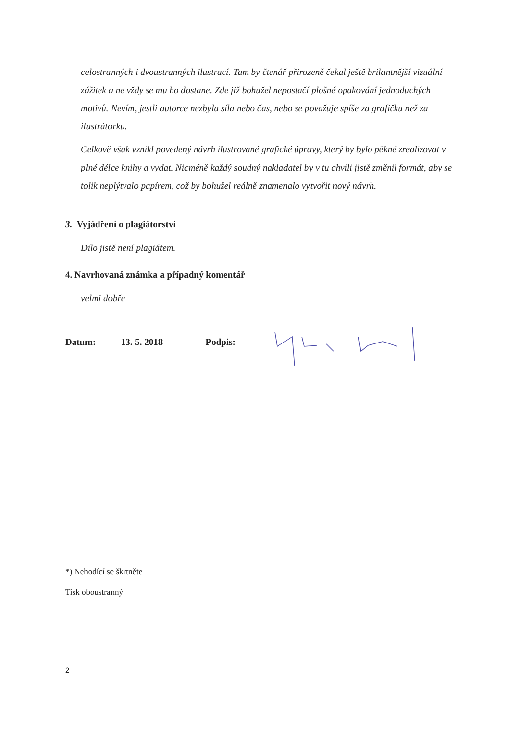celostranných i dvoustranných ilustrací. Tam by čtenář přirozeně čekal ještě brilantnější vizuální zážitek a ne vždy se mu ho dostane. Zde již bohužel nepostačí plošné opakování jednoduchých motivů. Nevím, jestli autorce nezbyla síla nebo čas, nebo se považuje spíše za grafičku než za ilustrátorku.
Celkově však vznikl povedený návrh ilustrované grafické úpravy, který by bylo pěkné zrealizovat v plné délce knihy a vydat. Nicméně každý soudný nakladatel by v tu chvíli jistě změnil formát, aby se tolik neplýtvalo papírem, což by bohužel reálně znamenalo vytvořit nový návrh.
3. Vyjádření o plagiátorství
Dílo jistě není plagiátem.
4. Navrhovaná známka a případný komentář
velmi dobře
Datum: 13. 5. 2018 Podpis:
*) Nehodící se škrtněte
Tisk oboustranný
2